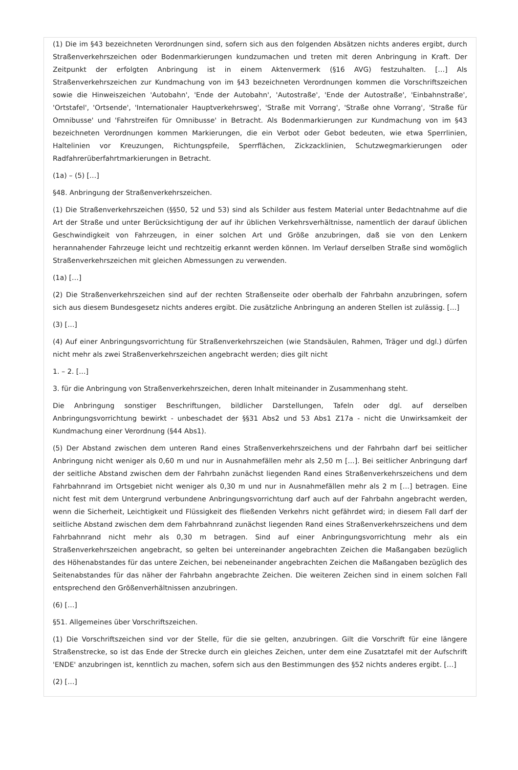(1) Die im §43 bezeichneten Verordnungen sind, sofern sich aus den folgenden Absätzen nichts anderes ergibt, durch Straßenverkehrszeichen oder Bodenmarkierungen kundzumachen und treten mit deren Anbringung in Kraft. Der Zeitpunkt der erfolgten Anbringung ist in einem Aktenvermerk (§16 AVG) festzuhalten. […] Als Straßenverkehrszeichen zur Kundmachung von im §43 bezeichneten Verordnungen kommen die Vorschriftszeichen sowie die Hinweiszeichen 'Autobahn', 'Ende der Autobahn', 'Autostraße', 'Ende der Autostraße', 'Einbahnstraße', 'Ortstafel', 'Ortsende', 'Internationaler Hauptverkehrsweg', 'Straße mit Vorrang', 'Straße ohne Vorrang', 'Straße für Omnibusse' und 'Fahrstreifen für Omnibusse' in Betracht. Als Bodenmarkierungen zur Kundmachung von im §43 bezeichneten Verordnungen kommen Markierungen, die ein Verbot oder Gebot bedeuten, wie etwa Sperrlinien, Haltelinien vor Kreuzungen, Richtungspfeile, Sperrflächen, Zickzacklinien, Schutzwegmarkierungen oder Radfahrerüberfahrtmarkierungen in Betracht.
(1a) – (5) […]
§48. Anbringung der Straßenverkehrszeichen.
(1) Die Straßenverkehrszeichen (§§50, 52 und 53) sind als Schilder aus festem Material unter Bedachtnahme auf die Art der Straße und unter Berücksichtigung der auf ihr üblichen Verkehrsverhältnisse, namentlich der darauf üblichen Geschwindigkeit von Fahrzeugen, in einer solchen Art und Größe anzubringen, daß sie von den Lenkern herannahender Fahrzeuge leicht und rechtzeitig erkannt werden können. Im Verlauf derselben Straße sind womöglich Straßenverkehrszeichen mit gleichen Abmessungen zu verwenden.
(1a) […]
(2) Die Straßenverkehrszeichen sind auf der rechten Straßenseite oder oberhalb der Fahrbahn anzubringen, sofern sich aus diesem Bundesgesetz nichts anderes ergibt. Die zusätzliche Anbringung an anderen Stellen ist zulässig. […]
(3) […]
(4) Auf einer Anbringungsvorrichtung für Straßenverkehrszeichen (wie Standsäulen, Rahmen, Träger und dgl.) dürfen nicht mehr als zwei Straßenverkehrszeichen angebracht werden; dies gilt nicht
1. – 2. […]
3. für die Anbringung von Straßenverkehrszeichen, deren Inhalt miteinander in Zusammenhang steht.
Die Anbringung sonstiger Beschriftungen, bildlicher Darstellungen, Tafeln oder dgl. auf derselben Anbringungsvorrichtung bewirkt - unbeschadet der §§31 Abs2 und 53 Abs1 Z17a - nicht die Unwirksamkeit der Kundmachung einer Verordnung (§44 Abs1).
(5) Der Abstand zwischen dem unteren Rand eines Straßenverkehrszeichens und der Fahrbahn darf bei seitlicher Anbringung nicht weniger als 0,60 m und nur in Ausnahmefällen mehr als 2,50 m […]. Bei seitlicher Anbringung darf der seitliche Abstand zwischen dem der Fahrbahn zunächst liegenden Rand eines Straßenverkehrszeichens und dem Fahrbahnrand im Ortsgebiet nicht weniger als 0,30 m und nur in Ausnahmefällen mehr als 2 m […] betragen. Eine nicht fest mit dem Untergrund verbundene Anbringungsvorrichtung darf auch auf der Fahrbahn angebracht werden, wenn die Sicherheit, Leichtigkeit und Flüssigkeit des fließenden Verkehrs nicht gefährdet wird; in diesem Fall darf der seitliche Abstand zwischen dem dem Fahrbahnrand zunächst liegenden Rand eines Straßenverkehrszeichens und dem Fahrbahnrand nicht mehr als 0,30 m betragen. Sind auf einer Anbringungsvorrichtung mehr als ein Straßenverkehrszeichen angebracht, so gelten bei untereinander angebrachten Zeichen die Maßangaben bezüglich des Höhenabstandes für das untere Zeichen, bei nebeneinander angebrachten Zeichen die Maßangaben bezüglich des Seitenabstandes für das näher der Fahrbahn angebrachte Zeichen. Die weiteren Zeichen sind in einem solchen Fall entsprechend den Größenverhältnissen anzubringen.
(6) […]
§51. Allgemeines über Vorschriftszeichen.
(1) Die Vorschriftszeichen sind vor der Stelle, für die sie gelten, anzubringen. Gilt die Vorschrift für eine längere Straßenstrecke, so ist das Ende der Strecke durch ein gleiches Zeichen, unter dem eine Zusatztafel mit der Aufschrift 'ENDE' anzubringen ist, kenntlich zu machen, sofern sich aus den Bestimmungen des §52 nichts anderes ergibt. […]
(2) […]